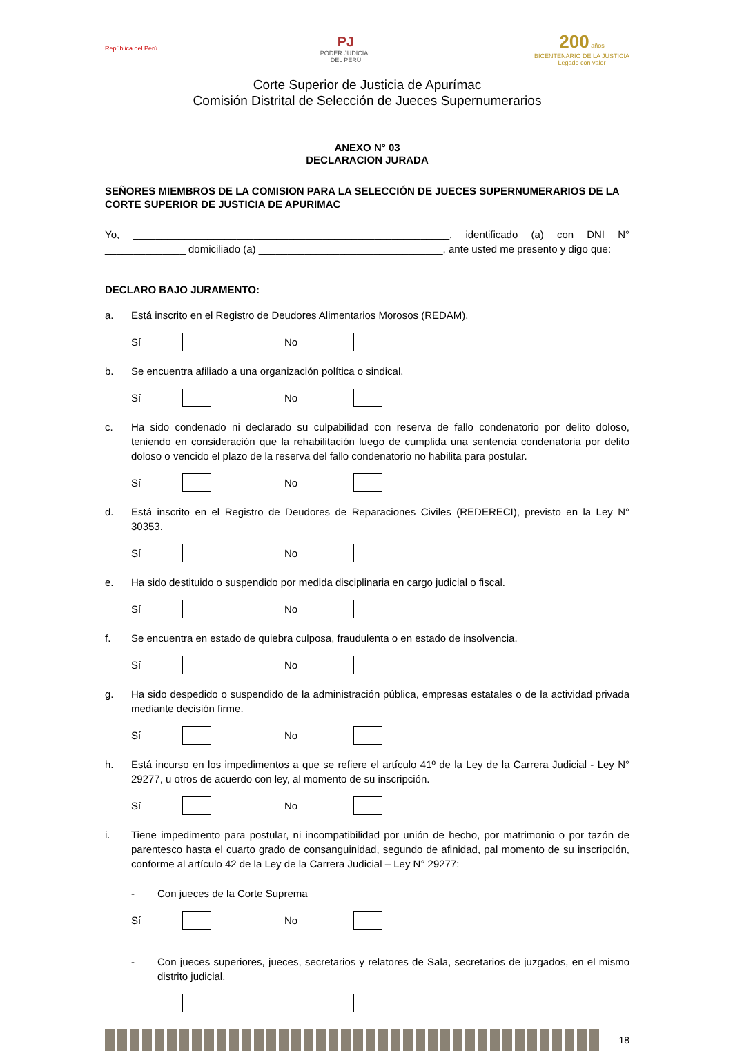República del Perú
PJ
PODER JUDICIAL
DEL PERÚ
200 años
BICENTENARIO DE LA JUSTICIA
Legado con valor
Corte Superior de Justicia de Apurímac
Comisión Distrital de Selección de Jueces Supernumerarios
ANEXO N° 03
DECLARACION JURADA
SEÑORES MIEMBROS DE LA COMISION PARA LA SELECCIÓN DE JUECES SUPERNUMERARIOS DE LA CORTE SUPERIOR DE JUSTICIA DE APURIMAC
Yo, _______________________________________________________, identificado (a) con DNI N° ______________ domiciliado (a) ________________________________, ante usted me presento y digo que:
DECLARO BAJO JURAMENTO:
a. Está inscrito en el Registro de Deudores Alimentarios Morosos (REDAM).
Sí No
b. Se encuentra afiliado a una organización política o sindical.
Sí No
c. Ha sido condenado ni declarado su culpabilidad con reserva de fallo condenatorio por delito doloso, teniendo en consideración que la rehabilitación luego de cumplida una sentencia condenatoria por delito doloso o vencido el plazo de la reserva del fallo condenatorio no habilita para postular.
Sí No
d. Está inscrito en el Registro de Deudores de Reparaciones Civiles (REDERECI), previsto en la Ley N° 30353.
Sí No
e. Ha sido destituido o suspendido por medida disciplinaria en cargo judicial o fiscal.
Sí No
f. Se encuentra en estado de quiebra culposa, fraudulenta o en estado de insolvencia.
Sí No
g. Ha sido despedido o suspendido de la administración pública, empresas estatales o de la actividad privada mediante decisión firme.
Sí No
h. Está incurso en los impedimentos a que se refiere el artículo 41º de la Ley de la Carrera Judicial - Ley N° 29277, u otros de acuerdo con ley, al momento de su inscripción.
Sí No
i. Tiene impedimento para postular, ni incompatibilidad por unión de hecho, por matrimonio o por tazón de parentesco hasta el cuarto grado de consanguinidad, segundo de afinidad, pal momento de su inscripción, conforme al artículo 42 de la Ley de la Carrera Judicial – Ley N° 29277:
- Con jueces de la Corte Suprema
Sí No
- Con jueces superiores, jueces, secretarios y relatores de Sala, secretarios de juzgados, en el mismo distrito judicial.
18